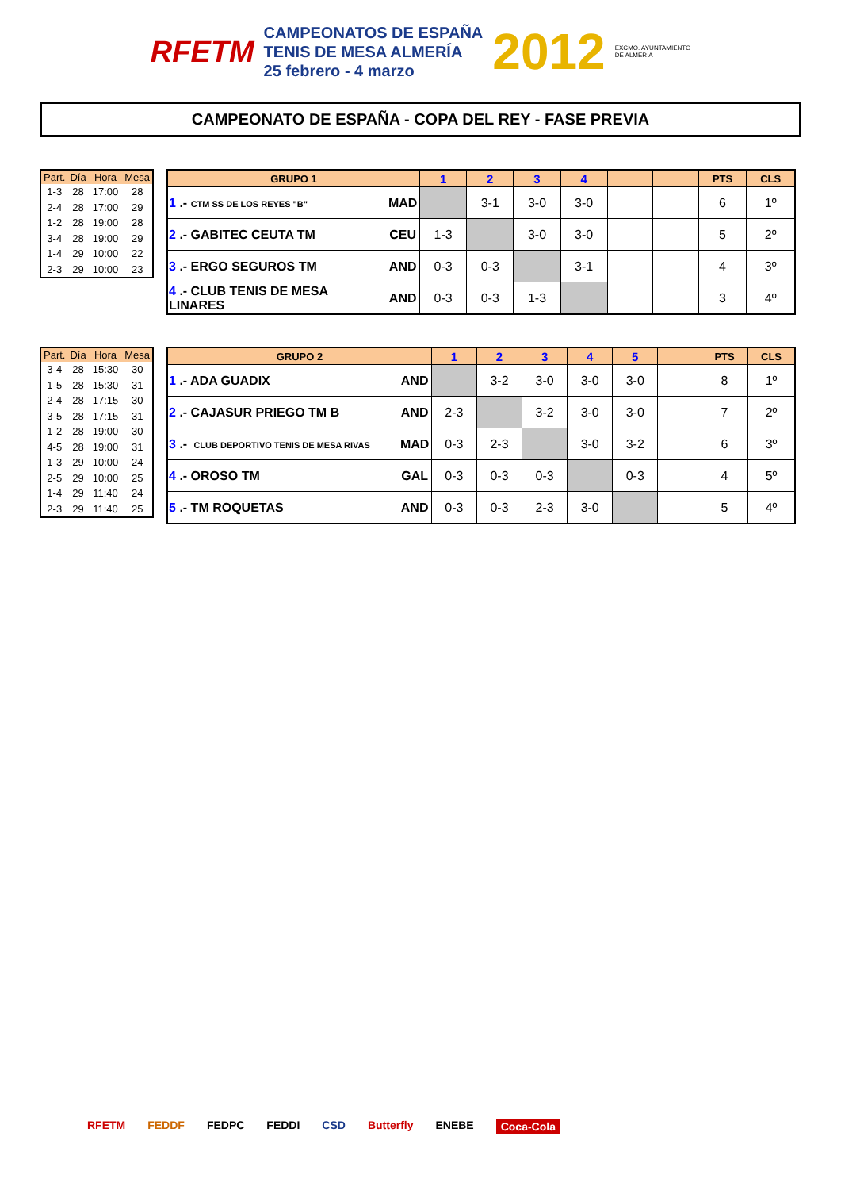RFETM
CAMPEONATOS DE ESPAÑA
TENIS DE MESA ALMERÍA
25 febrero - 4 marzo
2012 EXCMO. AYUNTAMIENTO
DE ALMERÍA
CAMPEONATO DE ESPAÑA - COPA DEL REY - FASE PREVIA
| Part. | Día | Hora | Mesa |
| --- | --- | --- | --- |
| 1-3 | 28 | 17:00 | 28 |
| 2-4 | 28 | 17:00 | 29 |
| 1-2 | 28 | 19:00 | 28 |
| 3-4 | 28 | 19:00 | 29 |
| 1-4 | 29 | 10:00 | 22 |
| 2-3 | 29 | 10:00 | 23 |
| GRUPO 1 | | 1 | 2 | 3 | 4 | | | PTS | CLS |
| --- | --- | --- | --- | --- | --- | --- | --- | --- | --- |
| 1 .- CTM SS DE LOS REYES "B" | MAD | | 3-1 | 3-0 | 3-0 | | | 6 | 1º |
| 2 .- GABITEC CEUTA TM | CEU | 1-3 | | 3-0 | 3-0 | | | 5 | 2º |
| 3 .- ERGO SEGUROS TM | AND | 0-3 | 0-3 | | 3-1 | | | 4 | 3º |
| 4 .- CLUB TENIS DE MESA LINARES | AND | 0-3 | 0-3 | 1-3 | | | | 3 | 4º |
| Part. | Día | Hora | Mesa |
| --- | --- | --- | --- |
| 3-4 | 28 | 15:30 | 30 |
| 1-5 | 28 | 15:30 | 31 |
| 2-4 | 28 | 17:15 | 30 |
| 3-5 | 28 | 17:15 | 31 |
| 1-2 | 28 | 19:00 | 30 |
| 4-5 | 28 | 19:00 | 31 |
| 1-3 | 29 | 10:00 | 24 |
| 2-5 | 29 | 10:00 | 25 |
| 1-4 | 29 | 11:40 | 24 |
| 2-3 | 29 | 11:40 | 25 |
| GRUPO 2 | | 1 | 2 | 3 | 4 | 5 | | PTS | CLS |
| --- | --- | --- | --- | --- | --- | --- | --- | --- | --- |
| 1 .- ADA GUADIX | AND | | 3-2 | 3-0 | 3-0 | 3-0 | | 8 | 1º |
| 2 .- CAJASUR PRIEGO TM B | AND | 2-3 | | 3-2 | 3-0 | 3-0 | | 7 | 2º |
| 3 .- CLUB DEPORTIVO TENIS DE MESA RIVAS | MAD | 0-3 | 2-3 | | 3-0 | 3-2 | | 6 | 3º |
| 4 .- OROSO TM | GAL | 0-3 | 0-3 | 0-3 | | 0-3 | | 4 | 5º |
| 5 .- TM ROQUETAS | AND | 0-3 | 0-3 | 2-3 | 3-0 | | | 5 | 4º |
RFETM FEDDF FEDPC FEDDI CSD Butterfly ENEBE Coca-Cola